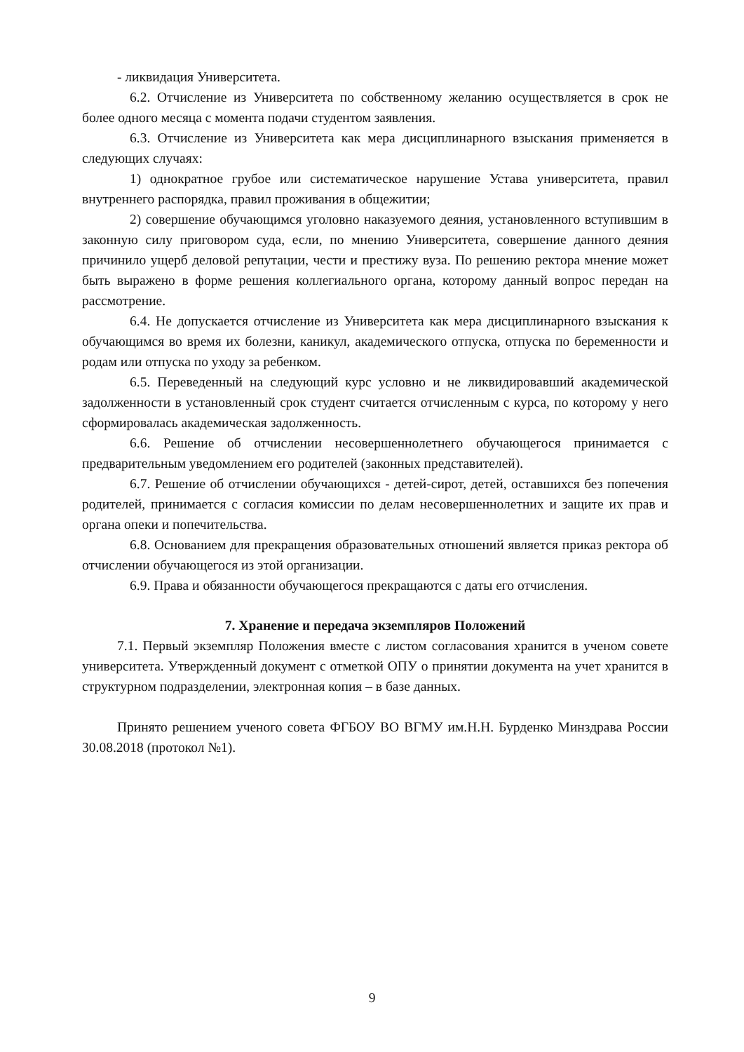- ликвидация Университета.
6.2. Отчисление из Университета по собственному желанию осуществляется в срок не более одного месяца с момента подачи студентом заявления.
6.3. Отчисление из Университета как мера дисциплинарного взыскания применяется в следующих случаях:
1) однократное грубое или систематическое нарушение Устава университета, правил внутреннего распорядка, правил проживания в общежитии;
2) совершение обучающимся уголовно наказуемого деяния, установленного вступившим в законную силу приговором суда, если, по мнению Университета, совершение данного деяния причинило ущерб деловой репутации, чести и престижу вуза. По решению ректора мнение может быть выражено в форме решения коллегиального органа, которому данный вопрос передан на рассмотрение.
6.4. Не допускается отчисление из Университета как мера дисциплинарного взыскания к обучающимся во время их болезни, каникул, академического отпуска, отпуска по беременности и родам или отпуска по уходу за ребенком.
6.5. Переведенный на следующий курс условно и не ликвидировавший академической задолженности в установленный срок студент считается отчисленным с курса, по которому у него сформировалась академическая задолженность.
6.6. Решение об отчислении несовершеннолетнего обучающегося принимается с предварительным уведомлением его родителей (законных представителей).
6.7. Решение об отчислении обучающихся - детей-сирот, детей, оставшихся без попечения родителей, принимается с согласия комиссии по делам несовершеннолетних и защите их прав и органа опеки и попечительства.
6.8. Основанием для прекращения образовательных отношений является приказ ректора об отчислении обучающегося из этой организации.
6.9. Права и обязанности обучающегося прекращаются с даты его отчисления.
7. Хранение и передача экземпляров Положений
7.1. Первый экземпляр Положения вместе с листом согласования хранится в ученом совете университета. Утвержденный документ с отметкой ОПУ о принятии документа на учет хранится в структурном подразделении, электронная копия – в базе данных.
Принято решением ученого совета ФГБОУ ВО ВГМУ им.Н.Н. Бурденко Минздрава России 30.08.2018 (протокол №1).
9